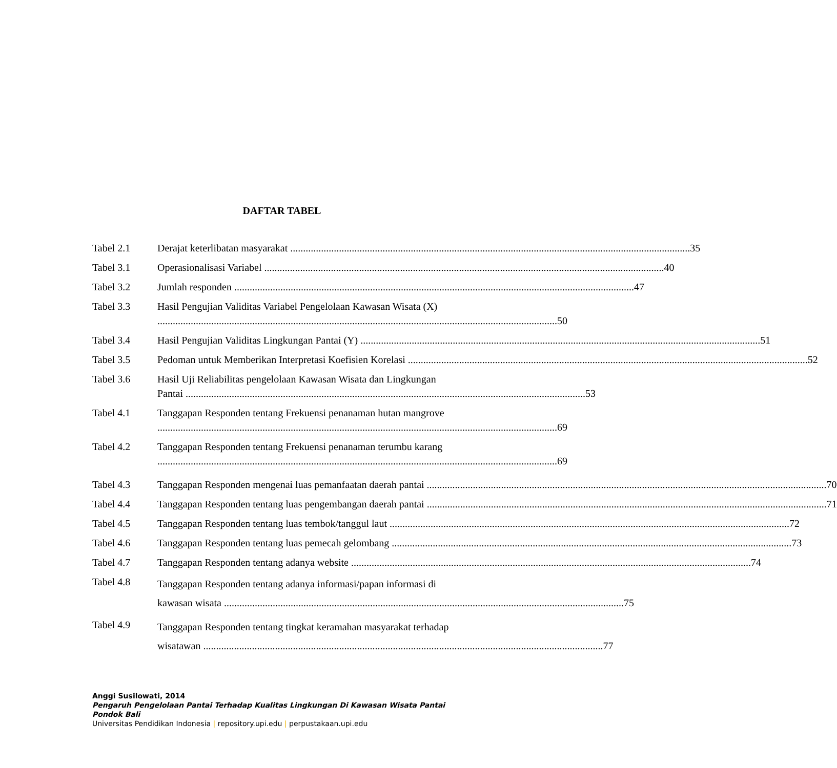DAFTAR TABEL
Tabel 2.1 Derajat keterlibatan masyarakat 35
Tabel 3.1 Operasionalisasi Variabel 40
Tabel 3.2 Jumlah responden 47
Tabel 3.3 Hasil Pengujian Validitas Variabel Pengelolaan Kawasan Wisata (X)
50
Tabel 3.4 Hasil Pengujian Validitas Lingkungan Pantai (Y) 51
Tabel 3.5 Pedoman untuk Memberikan Interpretasi Koefisien Korelasi 52
Tabel 3.6 Hasil Uji Reliabilitas pengelolaan Kawasan Wisata dan Lingkungan
Pantai 53
Tabel 4.1 Tanggapan Responden tentang Frekuensi penanaman hutan mangrove
69
Tabel 4.2 Tanggapan Responden tentang Frekuensi penanaman terumbu karang
69
Tabel 4.3 Tanggapan Responden mengenai luas pemanfaatan daerah pantai 70
Tabel 4.4 Tanggapan Responden tentang luas pengembangan daerah pantai 71
Tabel 4.5 Tanggapan Responden tentang luas tembok/tanggul laut 72
Tabel 4.6 Tanggapan Responden tentang luas pemecah gelombang 73
Tabel 4.7 Tanggapan Responden tentang adanya website 74
Tabel 4.8
Tanggapan Responden tentang adanya informasi/papan informasi di
kawasan wisata 75
Tabel 4.9
Tanggapan Responden tentang tingkat keramahan masyarakat terhadap
wisatawan 77
Anggi Susilowati, 2014
Pengaruh Pengelolaan Pantai Terhadap Kualitas Lingkungan Di Kawasan Wisata Pantai Pondok Bali
Universitas Pendidikan Indonesia | repository.upi.edu | perpustakaan.upi.edu